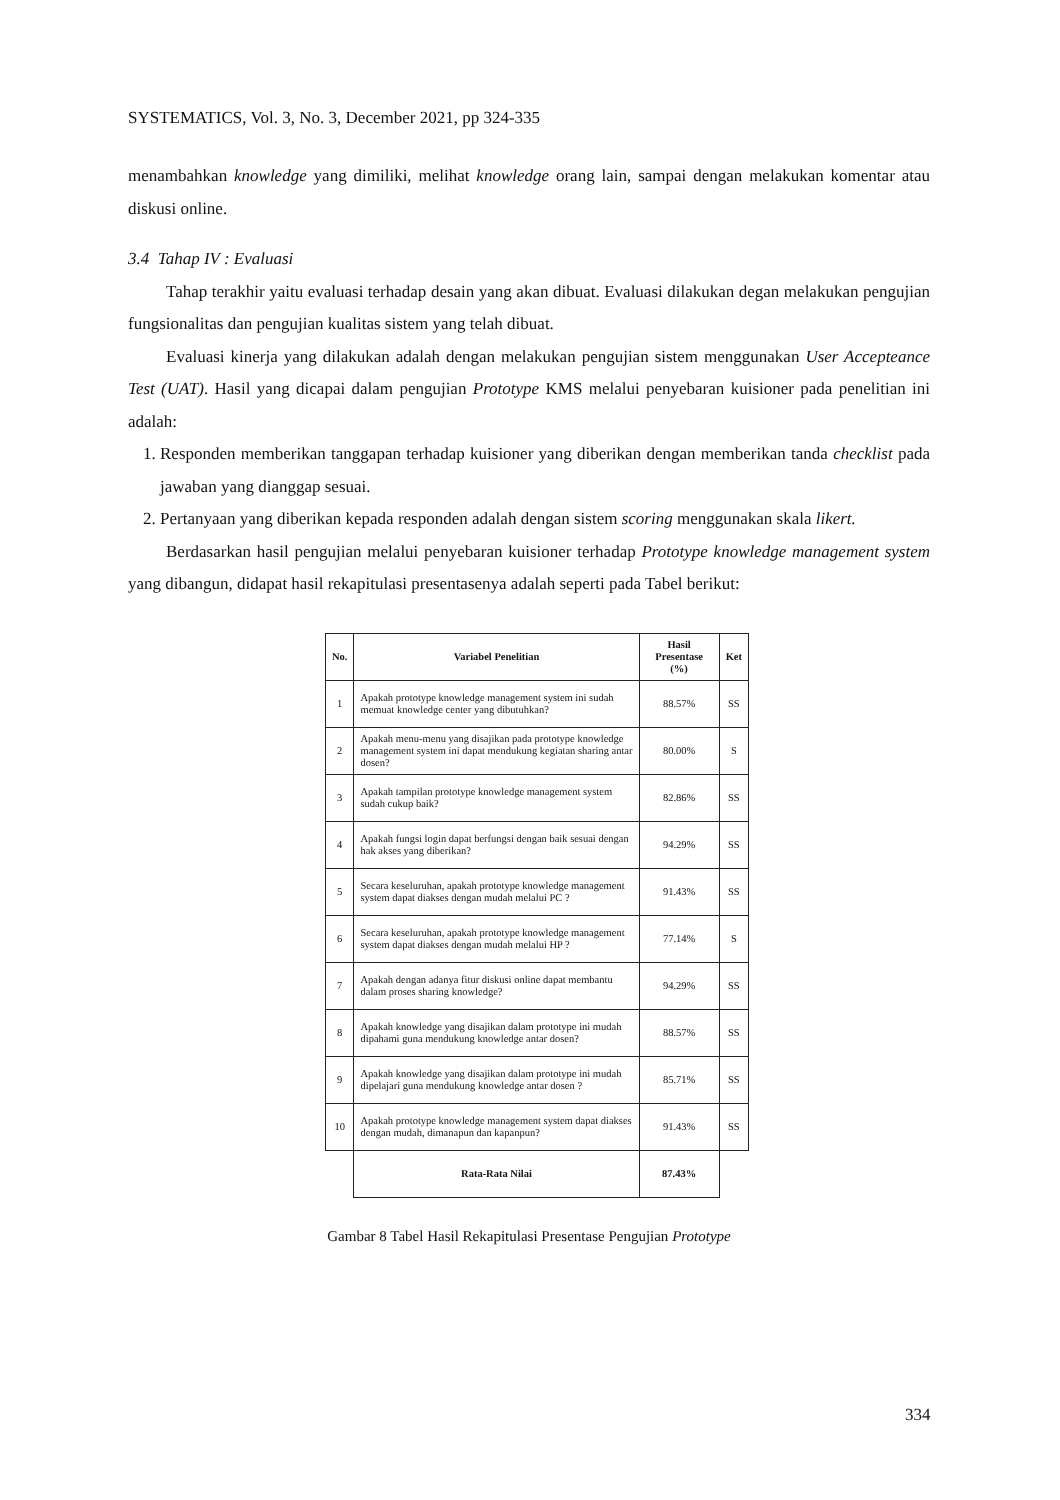SYSTEMATICS, Vol. 3, No. 3, December 2021, pp 324-335
menambahkan knowledge yang dimiliki, melihat knowledge orang lain, sampai dengan melakukan komentar atau diskusi online.
3.4 Tahap IV : Evaluasi
Tahap terakhir yaitu evaluasi terhadap desain yang akan dibuat. Evaluasi dilakukan degan melakukan pengujian fungsionalitas dan pengujian kualitas sistem yang telah dibuat.
Evaluasi kinerja yang dilakukan adalah dengan melakukan pengujian sistem menggunakan User Accepteance Test (UAT). Hasil yang dicapai dalam pengujian Prototype KMS melalui penyebaran kuisioner pada penelitian ini adalah:
1. Responden memberikan tanggapan terhadap kuisioner yang diberikan dengan memberikan tanda checklist pada jawaban yang dianggap sesuai.
2. Pertanyaan yang diberikan kepada responden adalah dengan sistem scoring menggunakan skala likert.
Berdasarkan hasil pengujian melalui penyebaran kuisioner terhadap Prototype knowledge management system yang dibangun, didapat hasil rekapitulasi presentasenya adalah seperti pada Tabel berikut:
| No. | Variabel Penelitian | Hasil Presentase (%) | Ket |
| --- | --- | --- | --- |
| 1 | Apakah prototype knowledge management system ini sudah memuat knowledge center yang dibutuhkan? | 88.57% | SS |
| 2 | Apakah menu-menu yang disajikan pada prototype knowledge management system ini dapat mendukung kegiatan sharing antar dosen? | 80.00% | S |
| 3 | Apakah tampilan prototype knowledge management system sudah cukup baik? | 82.86% | SS |
| 4 | Apakah fungsi login dapat berfungsi dengan baik sesuai dengan hak akses yang diberikan? | 94.29% | SS |
| 5 | Secara keseluruhan, apakah prototype knowledge management system dapat diakses dengan mudah melalui PC ? | 91.43% | SS |
| 6 | Secara keseluruhan, apakah prototype knowledge management system dapat diakses dengan mudah melalui HP ? | 77.14% | S |
| 7 | Apakah dengan adanya fitur diskusi online dapat membantu dalam proses sharing knowledge? | 94.29% | SS |
| 8 | Apakah knowledge yang disajikan dalam prototype ini mudah dipahami guna mendukung knowledge antar dosen? | 88.57% | SS |
| 9 | Apakah knowledge yang disajikan dalam prototype ini mudah dipelajari guna mendukung knowledge antar dosen ? | 85.71% | SS |
| 10 | Apakah prototype knowledge management system dapat diakses dengan mudah, dimanapun dan kapanpun? | 91.43% | SS |
| | Rata-Rata Nilai | 87.43% | |
Gambar 8 Tabel Hasil Rekapitulasi Presentase Pengujian Prototype
334